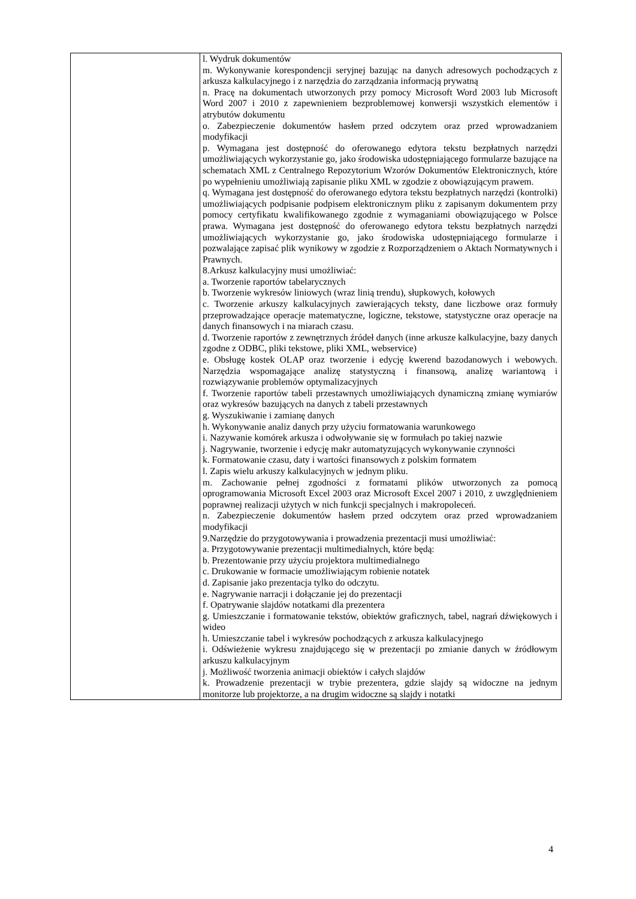| | l. Wydruk dokumentów m. Wykonywanie korespondencji seryjnej bazując na danych adresowych pochodzących z arkusza kalkulacyjnego i z narzędzia do zarządzania informacją prywatną n. Pracę na dokumentach utworzonych przy pomocy Microsoft Word 2003 lub Microsoft Word 2007 i 2010 z zapewnieniem bezproblemowej konwersji wszystkich elementów i atrybutów dokumentu o. Zabezpieczenie dokumentów hasłem przed odczytem oraz przed wprowadzaniem modyfikacji p. Wymagana jest dostępność do oferowanego edytora tekstu bezpłatnych narzędzi umożliwiających wykorzystanie go, jako środowiska udostępniającego formularze bazujące na schematach XML z Centralnego Repozytorium Wzorów Dokumentów Elektronicznych, które po wypełnieniu umożliwiają zapisanie pliku XML w zgodzie z obowiązującym prawem. q. Wymagana jest dostępność do oferowanego edytora tekstu bezpłatnych narzędzi (kontrolki) umożliwiających podpisanie podpisem elektronicznym pliku z zapisanym dokumentem przy pomocy certyfikatu kwalifikowanego zgodnie z wymaganiami obowiązującego w Polsce prawa. Wymagana jest dostępność do oferowanego edytora tekstu bezpłatnych narzędzi umożliwiających wykorzystanie go, jako środowiska udostępniającego formularze i pozwalające zapisać plik wynikowy w zgodzie z Rozporządzeniem o Aktach Normatywnych i Prawnych. 8.Arkusz kalkulacyjny musi umożliwiać: a. Tworzenie raportów tabelarycznych b. Tworzenie wykresów liniowych (wraz linią trendu), słupkowych, kołowych c. Tworzenie arkuszy kalkulacyjnych zawierających teksty, dane liczbowe oraz formuły przeprowadzające operacje matematyczne, logiczne, tekstowe, statystyczne oraz operacje na danych finansowych i na miarach czasu. d. Tworzenie raportów z zewnętrznych źródeł danych (inne arkusze kalkulacyjne, bazy danych zgodne z ODBC, pliki tekstowe, pliki XML, webservice) e. Obsługę kostek OLAP oraz tworzenie i edycję kwerend bazodanowych i webowych. Narzędzia wspomagające analizę statystyczną i finansową, analizę wariantową i rozwiązywanie problemów optymalizacyjnych f. Tworzenie raportów tabeli przestawnych umożliwiających dynamiczną zmianę wymiarów oraz wykresów bazujących na danych z tabeli przestawnych g. Wyszukiwanie i zamianę danych h. Wykonywanie analiz danych przy użyciu formatowania warunkowego i. Nazywanie komórek arkusza i odwoływanie się w formułach po takiej nazwie j. Nagrywanie, tworzenie i edycję makr automatyzujących wykonywanie czynności k. Formatowanie czasu, daty i wartości finansowych z polskim formatem l. Zapis wielu arkuszy kalkulacyjnych w jednym pliku. m. Zachowanie pełnej zgodności z formatami plików utworzonych za pomocą oprogramowania Microsoft Excel 2003 oraz Microsoft Excel 2007 i 2010, z uwzględnieniem poprawnej realizacji użytych w nich funkcji specjalnych i makropoleceń. n. Zabezpieczenie dokumentów hasłem przed odczytem oraz przed wprowadzaniem modyfikacji 9.Narzędzie do przygotowywania i prowadzenia prezentacji musi umożliwiać: a. Przygotowywanie prezentacji multimedialnych, które będą: b. Prezentowanie przy użyciu projektora multimedialnego c. Drukowanie w formacie umożliwiającym robienie notatek d. Zapisanie jako prezentacja tylko do odczytu. e. Nagrywanie narracji i dołączanie jej do prezentacji f. Opatrywanie slajdów notatkami dla prezentera g. Umieszczanie i formatowanie tekstów, obiektów graficznych, tabel, nagrań dźwiękowych i wideo h. Umieszczanie tabel i wykresów pochodzących z arkusza kalkulacyjnego i. Odświeżenie wykresu znajdującego się w prezentacji po zmianie danych w źródłowym arkuszu kalkulacyjnym j. Możliwość tworzenia animacji obiektów i całych slajdów k. Prowadzenie prezentacji w trybie prezentera, gdzie slajdy są widoczne na jednym monitorze lub projektorze, a na drugim widoczne są slajdy i notatki |
4